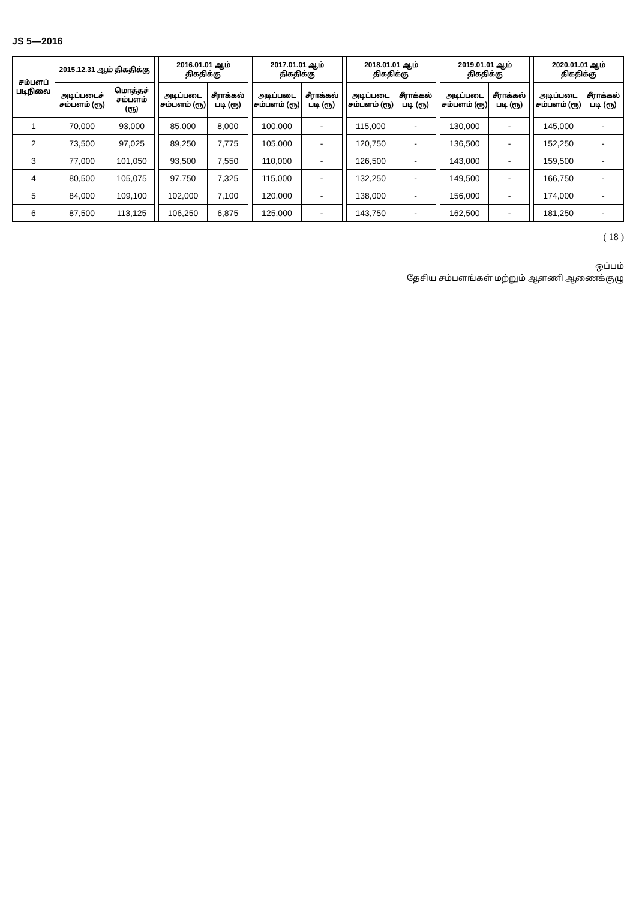JS 5—2016
| சம்பளப் படிநிலை | 2015.12.31 ஆம் திகதிக்கு | | | 2016.01.01 ஆம் திகதிக்கு | | | 2017.01.01 ஆம் திகதிக்கு | | | 2018.01.01 ஆம் திகதிக்கு | | | 2019.01.01 ஆம் திகதிக்கு | | | 2020.01.01 ஆம் திகதிக்கு | |
| --- | --- | --- | --- | --- | --- | --- | --- | --- | --- | --- | --- | --- | --- | --- | --- | --- | --- |
| | அடிப்படைச் சம்பளம் (ரூ) | மொத்தச் சம்பளம் (ரூ) | | அடிப்படை சம்பளம் (ரூ) | சீராக்கல் படி (ரூ) | | அடிப்படை சம்பளம் (ரூ) | சீராக்கல் படி (ரூ) | | அடிப்படை சம்பளம் (ரூ) | சீராக்கல் படி (ரூ) | | அடிப்படை சம்பளம் (ரூ) | சீராக்கல் படி (ரூ) | | அடிப்படை சம்பளம் (ரூ) | சீராக்கல் படி (ரூ) |
| 1 | 70,000 | 93,000 | | 85,000 | 8,000 | | 100,000 | - | | 115,000 | - | | 130,000 | - | | 145,000 | - |
| 2 | 73,500 | 97,025 | | 89,250 | 7,775 | | 105,000 | - | | 120,750 | - | | 136,500 | - | | 152,250 | - |
| 3 | 77,000 | 101,050 | | 93,500 | 7,550 | | 110,000 | - | | 126,500 | - | | 143,000 | - | | 159,500 | - |
| 4 | 80,500 | 105,075 | | 97,750 | 7,325 | | 115,000 | - | | 132,250 | - | | 149,500 | - | | 166,750 | - |
| 5 | 84,000 | 109,100 | | 102,000 | 7,100 | | 120,000 | - | | 138,000 | - | | 156,000 | - | | 174,000 | - |
| 6 | 87,500 | 113,125 | | 106,250 | 6,875 | | 125,000 | - | | 143,750 | - | | 162,500 | - | | 181,250 | - |
( 18 )
ஒப்பம்
தேசிய சம்பளங்கள் மற்றும் ஆளணி ஆணைக்குழு